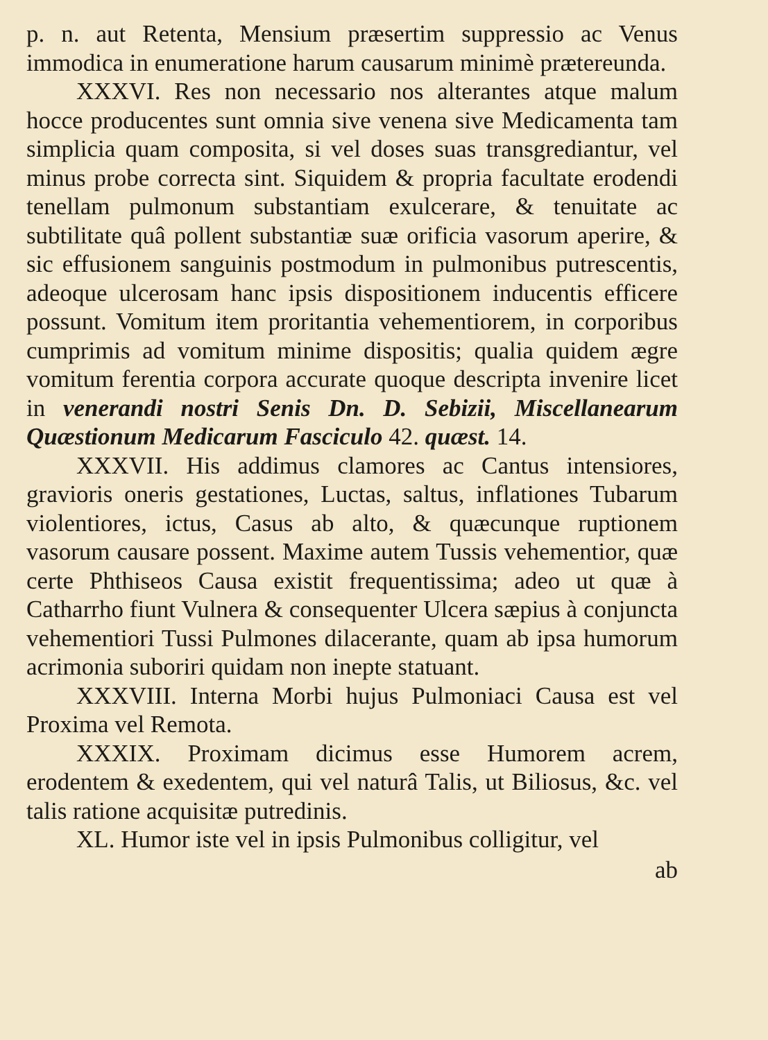p. n. aut Retenta, Mensium præsertim suppressio ac Venus immodica in enumeratione harum causarum minimè prætereunda.
XXXVI. Res non necessario nos alterantes atque malum hocce producentes sunt omnia sive venena sive Medicamenta tam simplicia quam composita, si vel doses suas transgrediantur, vel minus probe correcta sint. Siquidem & propria facultate erodendi tenellam pulmonum substantiam exulcerare, & tenuitate ac subtilitate quâ pollent substantiæ suæ orificia vasorum aperire, & sic effusionem sanguinis postmodum in pulmonibus putrescentis, adeoque ulcerosam hanc ipsis dispositionem inducentis efficere possunt. Vomitum item proritantia vehementiorem, in corporibus cumprimis ad vomitum minime dispositis; qualia quidem ægre vomitum ferentia corpora accurate quoque descripta invenire licet in venerandi nostri Senis Dn. D. Sebizii, Miscellanearum Quæstionum Medicarum Fasciculo 42. quæst. 14.
XXXVII. His addimus clamores ac Cantus intensiores, gravioris oneris gestationes, Luctas, saltus, inflationes Tubarum violentiores, ictus, Casus ab alto, & quæcunque ruptionem vasorum causare possent. Maxime autem Tussis vehementior, quæ certe Phthiseos Causa existit frequentissima; adeo ut quæ à Catharrho fiunt Vulnera & consequenter Ulcera sæpius à conjuncta vehementiori Tussi Pulmones dilacerante, quam ab ipsa humorum acrimonia suboriri quidam non inepte statuant.
XXXVIII. Interna Morbi hujus Pulmoniaci Causa est vel Proxima vel Remota.
XXXIX. Proximam dicimus esse Humorem acrem, erodentem & exedentem, qui vel naturâ Talis, ut Biliosus, &c. vel talis ratione acquisitæ putredinis.
XL. Humor iste vel in ipsis Pulmonibus colligitur, vel
ab